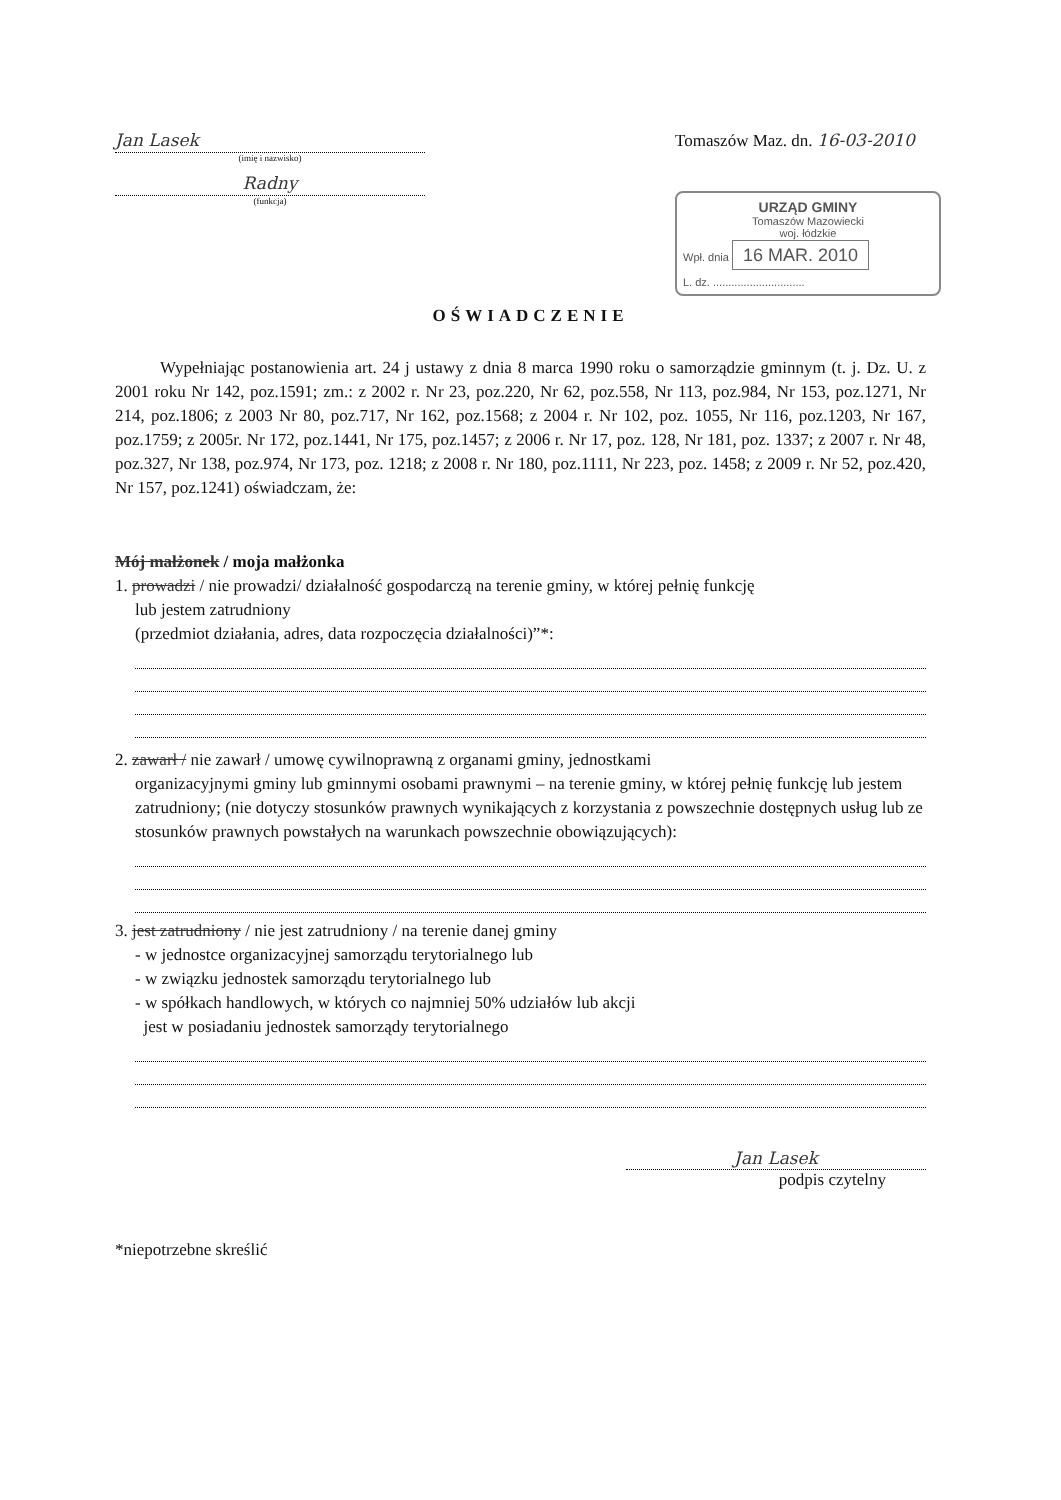Jan Lasek
(imię i nazwisko)
Radny
(funkcja)
Tomaszów Maz. dn. 16-03-2010
URZĄD GMINY
Tomaszów Mazowiecki
woj. łódzkie
Wpł. dnia 16 MAR. 2010
L. dz. ..............................
OŚWIADCZENIE
Wypełniając postanowienia art. 24 j ustawy z dnia 8 marca 1990 roku o samorządzie gminnym (t. j. Dz. U. z 2001 roku Nr 142, poz.1591; zm.: z 2002 r. Nr 23, poz.220, Nr 62, poz.558, Nr 113, poz.984, Nr 153, poz.1271, Nr 214, poz.1806; z 2003 Nr 80, poz.717, Nr 162, poz.1568; z 2004 r. Nr 102, poz. 1055, Nr 116, poz.1203, Nr 167, poz.1759; z 2005r. Nr 172, poz.1441, Nr 175, poz.1457; z 2006 r. Nr 17, poz. 128, Nr 181, poz. 1337; z 2007 r. Nr 48, poz.327, Nr 138, poz.974, Nr 173, poz. 1218; z 2008 r. Nr 180, poz.1111, Nr 223, poz. 1458; z 2009 r. Nr 52, poz.420, Nr 157, poz.1241) oświadczam, że:
Mój małżonek / moja małżonka
1. prowadzi / nie prowadzi/ działalność gospodarczą na terenie gminy, w której pełnię funkcję
lub jestem zatrudniony
(przedmiot działania, adres, data rozpoczęcia działalności)”*:
2. zawarł / nie zawarł / umowę cywilnoprawną z organami gminy, jednostkami
organizacyjnymi gminy lub gminnymi osobami prawnymi – na terenie gminy, w której pełnię funkcję lub jestem zatrudniony; (nie dotyczy stosunków prawnych wynikających z korzystania z powszechnie dostępnych usług lub ze stosunków prawnych powstałych na warunkach powszechnie obowiązujących):
3. jest zatrudniony / nie jest zatrudniony / na terenie danej gminy
- w jednostce organizacyjnej samorządu terytorialnego lub
- w związku jednostek samorządu terytorialnego lub
- w spółkach handlowych, w których co najmniej 50% udziałów lub akcji
jest w posiadaniu jednostek samorządy terytorialnego
Jan Lasek
podpis czytelny
*niepotrzebne skreślić